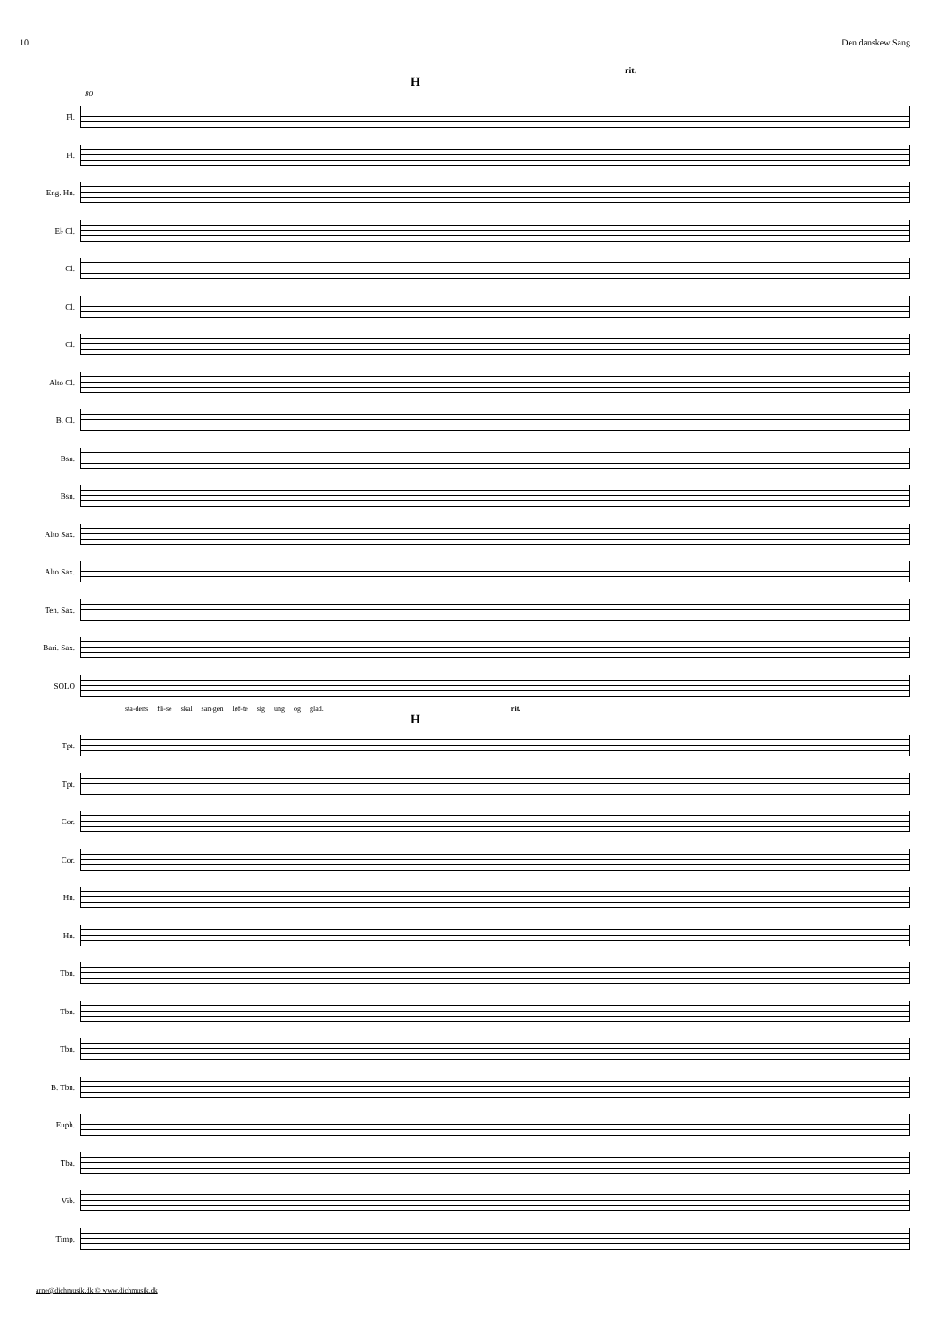10 Den danskew Sang
rit.
H
80
Fl.
Fl.
Eng. Hn.
E♭ Cl.
Cl.
Cl.
Cl.
Alto Cl.
B. Cl.
Bsn.
Bsn.
Alto Sax.
Alto Sax.
Ten. Sax.
Bari. Sax.
SOLO
sta-dens fli-se skal san-gen løf-te sig ung og glad. rit.
H
Tpt.
Tpt.
Cor.
Cor.
Hn.
Hn.
Tbn.
Tbn.
Tbn.
B. Tbn.
Euph.
Tba.
Vib.
Timp.
arne@dichmusik.dk © www.dichmusik.dk